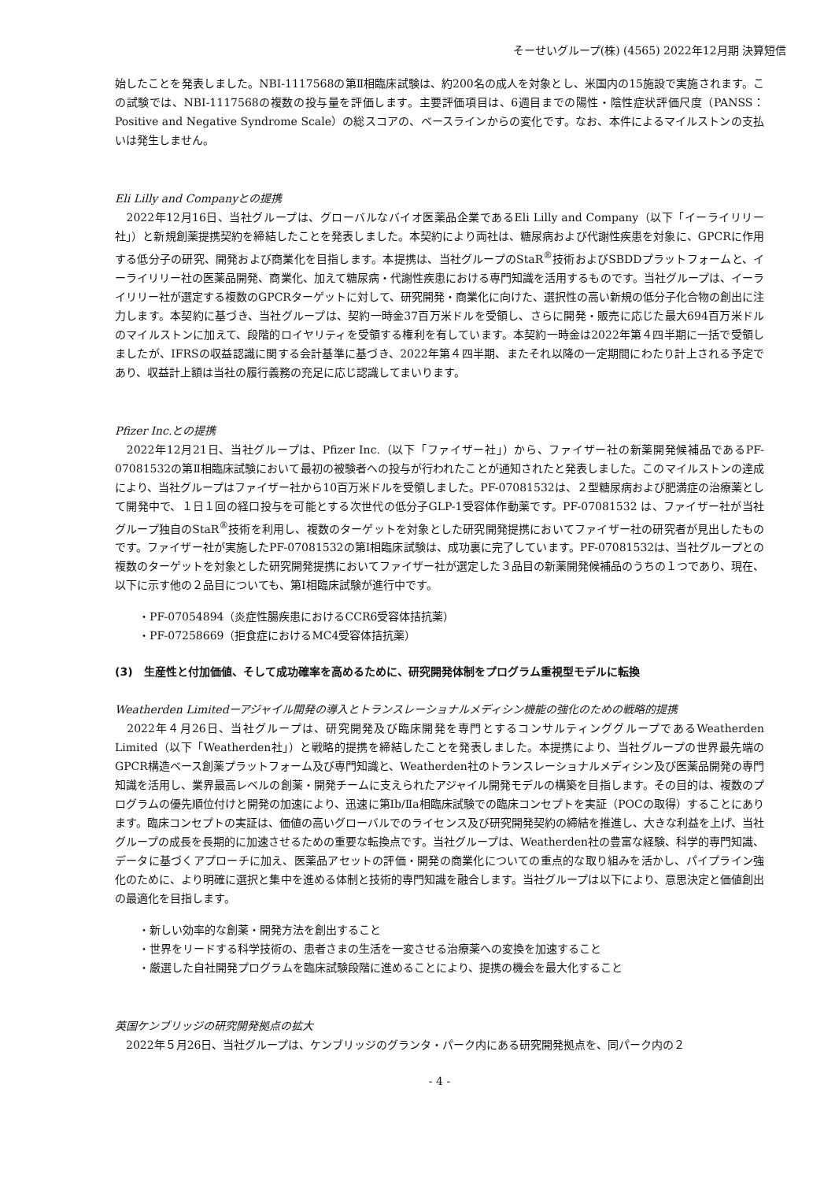そーせいグループ(株) (4565) 2022年12月期 決算短信
始したことを発表しました。NBI-1117568の第Ⅱ相臨床試験は、約200名の成人を対象とし、米国内の15施設で実施されます。この試験では、NBI-1117568の複数の投与量を評価します。主要評価項目は、6週目までの陽性・陰性症状評価尺度（PANSS：Positive and Negative Syndrome Scale）の総スコアの、ベースラインからの変化です。なお、本件によるマイルストンの支払いは発生しません。
Eli Lilly and Companyとの提携
　2022年12月16日、当社グループは、グローバルなバイオ医薬品企業であるEli Lilly and Company（以下「イーライリリー社」）と新規創薬提携契約を締結したことを発表しました。本契約により両社は、糖尿病および代謝性疾患を対象に、GPCRに作用する低分子の研究、開発および商業化を目指します。本提携は、当社グループのStaR<sup>®</sup>技術およびSBDDプラットフォームと、イーライリリー社の医薬品開発、商業化、加えて糖尿病・代謝性疾患における専門知識を活用するものです。当社グループは、イーライリリー社が選定する複数のGPCRターゲットに対して、研究開発・商業化に向けた、選択性の高い新規の低分子化合物の創出に注力します。本契約に基づき、当社グループは、契約一時金37百万米ドルを受領し、さらに開発・販売に応じた最大694百万米ドルのマイルストンに加えて、段階的ロイヤリティを受領する権利を有しています。本契約一時金は2022年第４四半期に一括で受領しましたが、IFRSの収益認識に関する会計基準に基づき、2022年第４四半期、またそれ以降の一定期間にわたり計上される予定であり、収益計上額は当社の履行義務の充足に応じ認識してまいります。
Pfizer Inc.との提携
　2022年12月21日、当社グループは、Pfizer Inc.（以下「ファイザー社」）から、ファイザー社の新薬開発候補品であるPF-07081532の第Ⅱ相臨床試験において最初の被験者への投与が行われたことが通知されたと発表しました。このマイルストンの達成により、当社グループはファイザー社から10百万米ドルを受領しました。PF-07081532は、２型糖尿病および肥満症の治療薬として開発中で、１日１回の経口投与を可能とする次世代の低分子GLP-1受容体作動薬です。PF-07081532 は、ファイザー社が当社グループ独自のStaR<sup>®</sup>技術を利用し、複数のターゲットを対象とした研究開発提携においてファイザー社の研究者が見出したものです。ファイザー社が実施したPF-07081532の第Ⅰ相臨床試験は、成功裏に完了しています。PF-07081532は、当社グループとの複数のターゲットを対象とした研究開発提携においてファイザー社が選定した３品目の新薬開発候補品のうちの１つであり、現在、以下に示す他の２品目についても、第Ⅰ相臨床試験が進行中です。
・PF-07054894（炎症性腸疾患におけるCCR6受容体拮抗薬）
・PF-07258669（拒食症におけるMC4受容体拮抗薬）
(3)　生産性と付加価値、そして成功確率を高めるために、研究開発体制をプログラム重視型モデルに転換
Weatherden Limitedーアジャイル開発の導入とトランスレーショナルメディシン機能の強化のための戦略的提携
　2022年４月26日、当社グループは、研究開発及び臨床開発を専門とするコンサルティンググループであるWeatherden Limited（以下「Weatherden社」）と戦略的提携を締結したことを発表しました。本提携により、当社グループの世界最先端のGPCR構造ベース創薬プラットフォーム及び専門知識と、Weatherden社のトランスレーショナルメディシン及び医薬品開発の専門知識を活用し、業界最高レベルの創薬・開発チームに支えられたアジャイル開発モデルの構築を目指します。その目的は、複数のプログラムの優先順位付けと開発の加速により、迅速に第Ⅰb/Ⅱa相臨床試験での臨床コンセプトを実証（POCの取得）することにあります。臨床コンセプトの実証は、価値の高いグローバルでのライセンス及び研究開発契約の締結を推進し、大きな利益を上げ、当社グループの成長を長期的に加速させるための重要な転換点です。当社グループは、Weatherden社の豊富な経験、科学的専門知識、データに基づくアプローチに加え、医薬品アセットの評価・開発の商業化についての重点的な取り組みを活かし、パイプライン強化のために、より明確に選択と集中を進める体制と技術的専門知識を融合します。当社グループは以下により、意思決定と価値創出の最適化を目指します。
・新しい効率的な創薬・開発方法を創出すること
・世界をリードする科学技術の、患者さまの生活を一変させる治療薬への変換を加速すること
・厳選した自社開発プログラムを臨床試験段階に進めることにより、提携の機会を最大化すること
英国ケンブリッジの研究開発拠点の拡大
　2022年５月26日、当社グループは、ケンブリッジのグランタ・パーク内にある研究開発拠点を、同パーク内の２
- 4 -